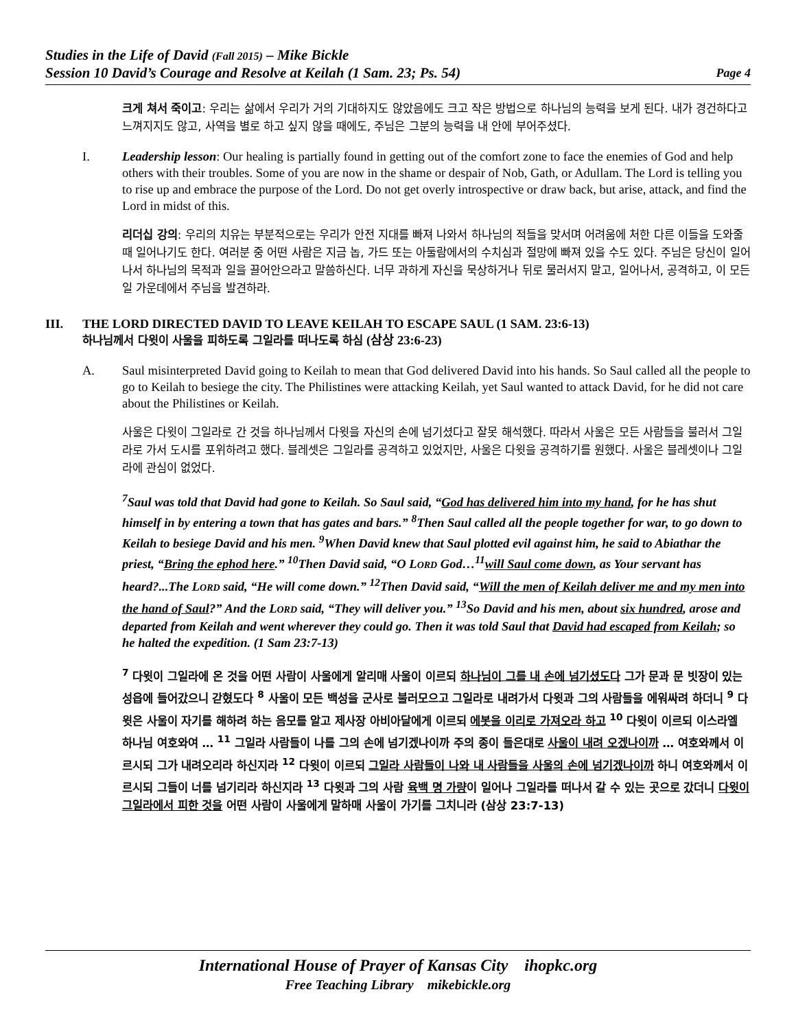Studies in the Life of David (Fall 2015) – Mike Bickle
Session 10 David’s Courage and Resolve at Keilah (1 Sam. 23; Ps. 54) Page 4
크게 쳐서 죽이고: 우리는 삶에서 우리가 거의 기대하지도 않았음에도 크고 작은 방법으로 하나님의 능력을 보게 된다. 내가 경건하다고 느껴지지도 않고, 사역을 별로 하고 싶지 않을 때에도, 주님은 그분의 능력을 내 안에 부어주셨다.
I. Leadership lesson: Our healing is partially found in getting out of the comfort zone to face the enemies of God and help others with their troubles. Some of you are now in the shame or despair of Nob, Gath, or Adullam. The Lord is telling you to rise up and embrace the purpose of the Lord. Do not get overly introspective or draw back, but arise, attack, and find the Lord in midst of this.
리더십 강의: 우리의 치유는 부분적으로는 우리가 안전 지대를 빠져 나와서 하나님의 적들을 맞서며 어려움에 처한 다른 이들을 도와줄 때 일어나기도 한다. 여러분 중 어떤 사람은 지금 놉, 가드 또는 아둘람에서의 수치심과 절망에 빠져 있을 수도 있다. 주님은 당신이 일어나서 하나님의 목적과 일을 끌어안으라고 말씀하신다. 너무 과하게 자신을 묵상하거나 뒤로 물러서지 말고, 일어나서, 공격하고, 이 모든 일 가운데에서 주님을 발견하라.
III. THE LORD DIRECTED DAVID TO LEAVE KEILAH TO ESCAPE SAUL (1 SAM. 23:6-13)
하나님께서 다윗이 사울을 피하도록 그일라를 떠나도록 하심 (삼상 23:6-23)
A. Saul misinterpreted David going to Keilah to mean that God delivered David into his hands. So Saul called all the people to go to Keilah to besiege the city. The Philistines were attacking Keilah, yet Saul wanted to attack David, for he did not care about the Philistines or Keilah.
사울은 다윗이 그일라로 간 것을 하나님께서 다윗을 자신의 손에 넘기셨다고 잘못 해석했다. 따라서 사울은 모든 사람들을 불러서 그일라로 가서 도시를 포위하려고 했다. 블레셋은 그일라를 공격하고 있었지만, 사울은 다윗을 공격하기를 원했다. 사울은 블레셋이나 그일라에 관심이 없었다.
<sup>7</sup> Saul was told that David had gone to Keilah. So Saul said, “God has delivered him into my hand, for he has shut himself in by entering a town that has gates and bars.” <sup>8</sup>Then Saul called all the people together for war, to go down to Keilah to besiege David and his men. <sup>9</sup>When David knew that Saul plotted evil against him, he said to Abiathar the priest, “Bring the ephod here.” <sup>10</sup>Then David said, “O LORD God…<sup>11</sup>will Saul come down, as Your servant has heard?...The LORD said, “He will come down.” <sup>12</sup>Then David said, “Will the men of Keilah deliver me and my men into the hand of Saul?” And the LORD said, “They will deliver you.” <sup>13</sup>So David and his men, about six hundred, arose and departed from Keilah and went wherever they could go. Then it was told Saul that David had escaped from Keilah; so he halted the expedition. (1 Sam 23:7-13)
<sup>7</sup> 다윗이 그일라에 온 것을 어떤 사람이 사울에게 알리매 사울이 이르되 하나님이 그를 내 손에 넘기셨도다 그가 문과 문 빗장이 있는 성읍에 들어갔으니 갇혔도다 <sup>8</sup> 사울이 모든 백성을 군사로 불러모으고 그일라로 내려가서 다윗과 그의 사람들을 에워싸려 하더니 <sup>9</sup> 다윗은 사울이 자기를 해하려 하는 음모를 알고 제사장 아비아달에게 이르되 에봇을 이리로 가져오라 하고 <sup>10</sup> 다윗이 이르되 이스라엘 하나님 여호와여 … <sup>11</sup> 그일라 사람들이 나를 그의 손에 넘기겠나이까 주의 종이 들은대로 사울이 내려 오겠나이까 … 여호와께서 이르시되 그가 내려오리라 하신지라 <sup>12</sup> 다윗이 이르되 그일라 사람들이 나와 내 사람들을 사울의 손에 넘기겠나이까 하니 여호와께서 이르시되 그들이 너를 넘기리라 하신지라 <sup>13</sup> 다윗과 그의 사람 육백 명 가량이 일어나 그일라를 떠나서 갈 수 있는 곳으로 갔더니 다윗이 그일라에서 피한 것을 어떤 사람이 사울에게 말하매 사울이 가기를 그치니라 (삼상 23:7-13)
International House of Prayer of Kansas City ihopkc.org
Free Teaching Library mikebickle.org